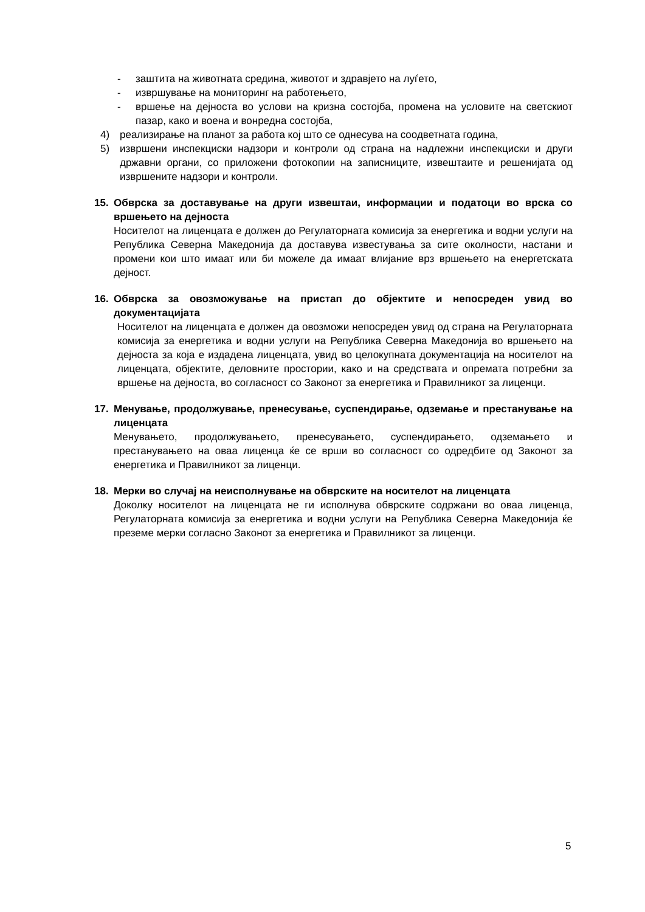- заштита на животната средина, животот и здравјето на луѓето,
- извршување на мониторинг на работењето,
- вршење на дејноста во услови на кризна состојба, промена на условите на светскиот пазар, како и воена и вонредна состојба,
4) реализирање на планот за работа кој што се однесува на соодветната година,
5) извршени инспекциски надзори и контроли од страна на надлежни инспекциски и други државни органи, со приложени фотокопии на записниците, извештаите и решенијата од извршените надзори и контроли.
15. Обврска за доставување на други извештаи, информации и податоци во врска со вршењето на дејноста
Носителот на лиценцата е должен до Регулаторната комисија за енергетика и водни услуги на Република Северна Македонија да доставува известувања за сите околности, настани и промени кои што имаат или би можеле да имаат влијание врз вршењето на енергетската дејност.
16. Обврска за овозможување на пристап до објектите и непосреден увид во документацијата
Носителот на лиценцата е должен да овозможи непосреден увид од страна на Регулаторната комисија за енергетика и водни услуги на Република Северна Македонија во вршењето на дејноста за која е издадена лиценцата, увид во целокупната документација на носителот на лиценцата, објектите, деловните простории, како и на средствата и опремата потребни за вршење на дејноста, во согласност со Законот за енергетика и Правилникот за лиценци.
17. Менување, продолжување, пренесување, суспендирање, одземање и престанување на лиценцата
Менувањето, продолжувањето, пренесувањето, суспендирањето, одземањето и престанувањето на оваа лиценца ќе се врши во согласност со одредбите од Законот за енергетика и Правилникот за лиценци.
18. Мерки во случај на неисполнување на обврските на носителот на лиценцата
Доколку носителот на лиценцата не ги исполнува обврските содржани во оваа лиценца, Регулаторната комисија за енергетика и водни услуги на Република Северна Македонија ќе преземе мерки согласно Законот за енергетика и Правилникот за лиценци.
5